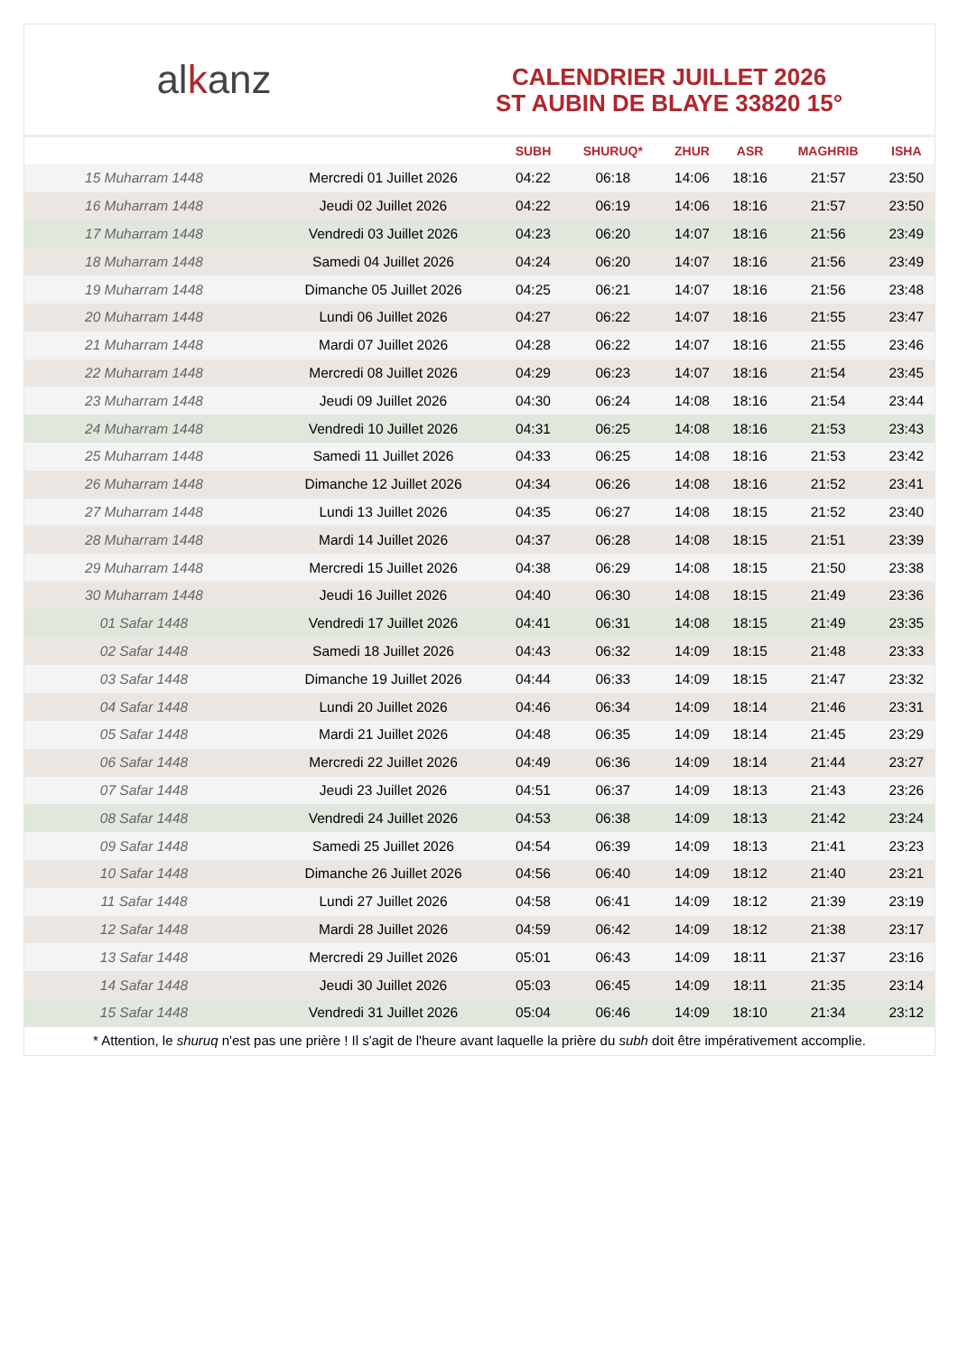al k anz
CALENDRIER JUILLET 2026
ST AUBIN DE BLAYE 33820 15°
| | | SUBH | SHURUQ* | ZHUR | ASR | MAGHRIB | ISHA |
| --- | --- | --- | --- | --- | --- | --- | --- |
| 15 Muharram 1448 | Mercredi 01 Juillet 2026 | 04:22 | 06:18 | 14:06 | 18:16 | 21:57 | 23:50 |
| 16 Muharram 1448 | Jeudi 02 Juillet 2026 | 04:22 | 06:19 | 14:06 | 18:16 | 21:57 | 23:50 |
| 17 Muharram 1448 | Vendredi 03 Juillet 2026 | 04:23 | 06:20 | 14:07 | 18:16 | 21:56 | 23:49 |
| 18 Muharram 1448 | Samedi 04 Juillet 2026 | 04:24 | 06:20 | 14:07 | 18:16 | 21:56 | 23:49 |
| 19 Muharram 1448 | Dimanche 05 Juillet 2026 | 04:25 | 06:21 | 14:07 | 18:16 | 21:56 | 23:48 |
| 20 Muharram 1448 | Lundi 06 Juillet 2026 | 04:27 | 06:22 | 14:07 | 18:16 | 21:55 | 23:47 |
| 21 Muharram 1448 | Mardi 07 Juillet 2026 | 04:28 | 06:22 | 14:07 | 18:16 | 21:55 | 23:46 |
| 22 Muharram 1448 | Mercredi 08 Juillet 2026 | 04:29 | 06:23 | 14:07 | 18:16 | 21:54 | 23:45 |
| 23 Muharram 1448 | Jeudi 09 Juillet 2026 | 04:30 | 06:24 | 14:08 | 18:16 | 21:54 | 23:44 |
| 24 Muharram 1448 | Vendredi 10 Juillet 2026 | 04:31 | 06:25 | 14:08 | 18:16 | 21:53 | 23:43 |
| 25 Muharram 1448 | Samedi 11 Juillet 2026 | 04:33 | 06:25 | 14:08 | 18:16 | 21:53 | 23:42 |
| 26 Muharram 1448 | Dimanche 12 Juillet 2026 | 04:34 | 06:26 | 14:08 | 18:16 | 21:52 | 23:41 |
| 27 Muharram 1448 | Lundi 13 Juillet 2026 | 04:35 | 06:27 | 14:08 | 18:15 | 21:52 | 23:40 |
| 28 Muharram 1448 | Mardi 14 Juillet 2026 | 04:37 | 06:28 | 14:08 | 18:15 | 21:51 | 23:39 |
| 29 Muharram 1448 | Mercredi 15 Juillet 2026 | 04:38 | 06:29 | 14:08 | 18:15 | 21:50 | 23:38 |
| 30 Muharram 1448 | Jeudi 16 Juillet 2026 | 04:40 | 06:30 | 14:08 | 18:15 | 21:49 | 23:36 |
| 01 Safar 1448 | Vendredi 17 Juillet 2026 | 04:41 | 06:31 | 14:08 | 18:15 | 21:49 | 23:35 |
| 02 Safar 1448 | Samedi 18 Juillet 2026 | 04:43 | 06:32 | 14:09 | 18:15 | 21:48 | 23:33 |
| 03 Safar 1448 | Dimanche 19 Juillet 2026 | 04:44 | 06:33 | 14:09 | 18:15 | 21:47 | 23:32 |
| 04 Safar 1448 | Lundi 20 Juillet 2026 | 04:46 | 06:34 | 14:09 | 18:14 | 21:46 | 23:31 |
| 05 Safar 1448 | Mardi 21 Juillet 2026 | 04:48 | 06:35 | 14:09 | 18:14 | 21:45 | 23:29 |
| 06 Safar 1448 | Mercredi 22 Juillet 2026 | 04:49 | 06:36 | 14:09 | 18:14 | 21:44 | 23:27 |
| 07 Safar 1448 | Jeudi 23 Juillet 2026 | 04:51 | 06:37 | 14:09 | 18:13 | 21:43 | 23:26 |
| 08 Safar 1448 | Vendredi 24 Juillet 2026 | 04:53 | 06:38 | 14:09 | 18:13 | 21:42 | 23:24 |
| 09 Safar 1448 | Samedi 25 Juillet 2026 | 04:54 | 06:39 | 14:09 | 18:13 | 21:41 | 23:23 |
| 10 Safar 1448 | Dimanche 26 Juillet 2026 | 04:56 | 06:40 | 14:09 | 18:12 | 21:40 | 23:21 |
| 11 Safar 1448 | Lundi 27 Juillet 2026 | 04:58 | 06:41 | 14:09 | 18:12 | 21:39 | 23:19 |
| 12 Safar 1448 | Mardi 28 Juillet 2026 | 04:59 | 06:42 | 14:09 | 18:12 | 21:38 | 23:17 |
| 13 Safar 1448 | Mercredi 29 Juillet 2026 | 05:01 | 06:43 | 14:09 | 18:11 | 21:37 | 23:16 |
| 14 Safar 1448 | Jeudi 30 Juillet 2026 | 05:03 | 06:45 | 14:09 | 18:11 | 21:35 | 23:14 |
| 15 Safar 1448 | Vendredi 31 Juillet 2026 | 05:04 | 06:46 | 14:09 | 18:10 | 21:34 | 23:12 |
* Attention, le shuruq n'est pas une prière ! Il s'agit de l'heure avant laquelle la prière du subh doit être impérativement accomplie.